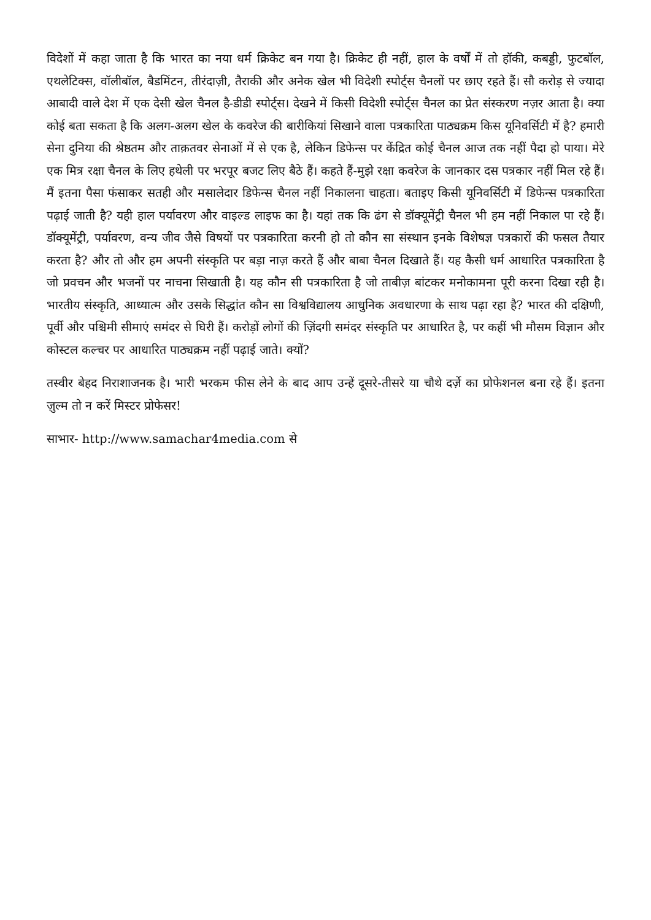विदेशों में कहा जाता है कि भारत का नया धर्म क्रिकेट बन गया है। क्रिकेट ही नहीं, हाल के वर्षों में तो हॉकी, कबड्डी, फुटबॉल, एथलेटिक्स, वॉलीबॉल, बैडमिंटन, तीरंदाज़ी, तैराकी और अनेक खेल भी विदेशी स्पोर्ट्स चैनलों पर छाए रहते हैं। सौ करोड़ से ज्यादा आबादी वाले देश में एक देसी खेल चैनल है-डीडी स्पोर्ट्स। देखने में किसी विदेशी स्पोर्ट्स चैनल का प्रेत संस्करण नज़र आता है। क्या कोई बता सकता है कि अलग-अलग खेल के कवरेज की बारीकियां सिखाने वाला पत्रकारिता पाठ्यक्रम किस यूनिवर्सिटी में है? हमारी सेना दुनिया की श्रेष्ठतम और ताक़तवर सेनाओं में से एक है, लेकिन डिफेन्स पर केंद्रित कोई चैनल आज तक नहीं पैदा हो पाया। मेरे एक मित्र रक्षा चैनल के लिए हथेली पर भरपूर बजट लिए बैठे हैं। कहते हैं-मुझे रक्षा कवरेज के जानकार दस पत्रकार नहीं मिल रहे हैं। मैं इतना पैसा फंसाकर सतही और मसालेदार डिफेन्स चैनल नहीं निकालना चाहता। बताइए किसी यूनिवर्सिटी में डिफेन्स पत्रकारिता पढ़ाई जाती है? यही हाल पर्यावरण और वाइल्ड लाइफ का है। यहां तक कि ढंग से डॉक्यूमेंट्री चैनल भी हम नहीं निकाल पा रहे हैं। डॉक्यूमेंट्री, पर्यावरण, वन्य जीव जैसे विषयों पर पत्रकारिता करनी हो तो कौन सा संस्थान इनके विशेषज्ञ पत्रकारों की फसल तैयार करता है? और तो और हम अपनी संस्कृति पर बड़ा नाज़ करते हैं और बाबा चैनल दिखाते हैं। यह कैसी धर्म आधारित पत्रकारिता है जो प्रवचन और भजनों पर नाचना सिखाती है। यह कौन सी पत्रकारिता है जो ताबीज़ बांटकर मनोकामना पूरी करना दिखा रही है। भारतीय संस्कृति, आध्यात्म और उसके सिद्धांत कौन सा विश्वविद्यालय आधुनिक अवधारणा के साथ पढ़ा रहा है? भारत की दक्षिणी, पूर्वी और पश्चिमी सीमाएं समंदर से घिरी हैं। करोड़ों लोगों की ज़िंदगी समंदर संस्कृति पर आधारित है, पर कहीं भी मौसम विज्ञान और कोस्टल कल्चर पर आधारित पाठ्यक्रम नहीं पढ़ाई जाते। क्यों?
तस्वीर बेहद निराशाजनक है। भारी भरकम फीस लेने के बाद आप उन्हें दूसरे-तीसरे या चौथे दर्ज़े का प्रोफेशनल बना रहे हैं। इतना ज़ुल्म तो न करें मिस्टर प्रोफेसर!
साभार- http://www.samachar4media.com से